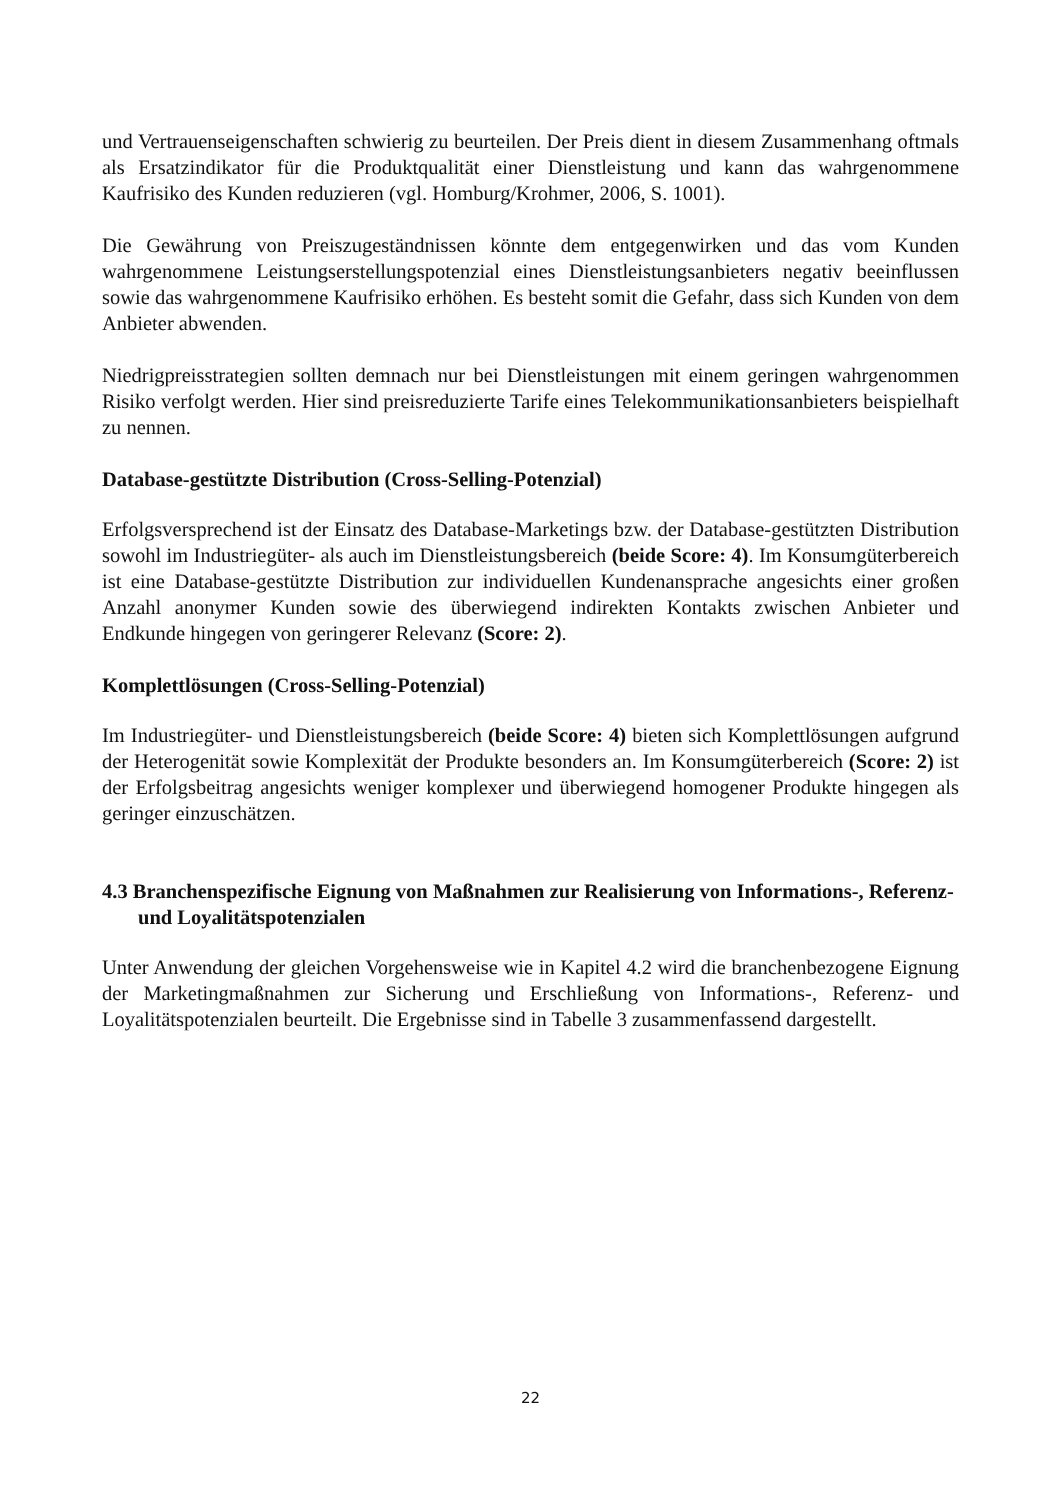und Vertrauenseigenschaften schwierig zu beurteilen. Der Preis dient in diesem Zusammenhang oftmals als Ersatzindikator für die Produktqualität einer Dienstleistung und kann das wahrgenommene Kaufrisiko des Kunden reduzieren (vgl. Homburg/Krohmer, 2006, S. 1001).
Die Gewährung von Preiszugeständnissen könnte dem entgegenwirken und das vom Kunden wahrgenommene Leistungserstellungspotenzial eines Dienstleistungsanbieters negativ beeinflussen sowie das wahrgenommene Kaufrisiko erhöhen. Es besteht somit die Gefahr, dass sich Kunden von dem Anbieter abwenden.
Niedrigpreisstrategien sollten demnach nur bei Dienstleistungen mit einem geringen wahrgenommen Risiko verfolgt werden. Hier sind preisreduzierte Tarife eines Telekommunikationsanbieters beispielhaft zu nennen.
Database-gestützte Distribution (Cross-Selling-Potenzial)
Erfolgsversprechend ist der Einsatz des Database-Marketings bzw. der Database-gestützten Distribution sowohl im Industriegüter- als auch im Dienstleistungsbereich (beide Score: 4). Im Konsumgüterbereich ist eine Database-gestützte Distribution zur individuellen Kundenansprache angesichts einer großen Anzahl anonymer Kunden sowie des überwiegend indirekten Kontakts zwischen Anbieter und Endkunde hingegen von geringerer Relevanz (Score: 2).
Komplettlösungen (Cross-Selling-Potenzial)
Im Industriegüter- und Dienstleistungsbereich (beide Score: 4) bieten sich Komplettlösungen aufgrund der Heterogenität sowie Komplexität der Produkte besonders an. Im Konsumgüterbereich (Score: 2) ist der Erfolgsbeitrag angesichts weniger komplexer und überwiegend homogener Produkte hingegen als geringer einzuschätzen.
4.3 Branchenspezifische Eignung von Maßnahmen zur Realisierung von Informations-, Referenz- und Loyalitätspotenzialen
Unter Anwendung der gleichen Vorgehensweise wie in Kapitel 4.2 wird die branchenbezogene Eignung der Marketingmaßnahmen zur Sicherung und Erschließung von Informations-, Referenz- und Loyalitätspotenzialen beurteilt. Die Ergebnisse sind in Tabelle 3 zusammenfassend dargestellt.
22